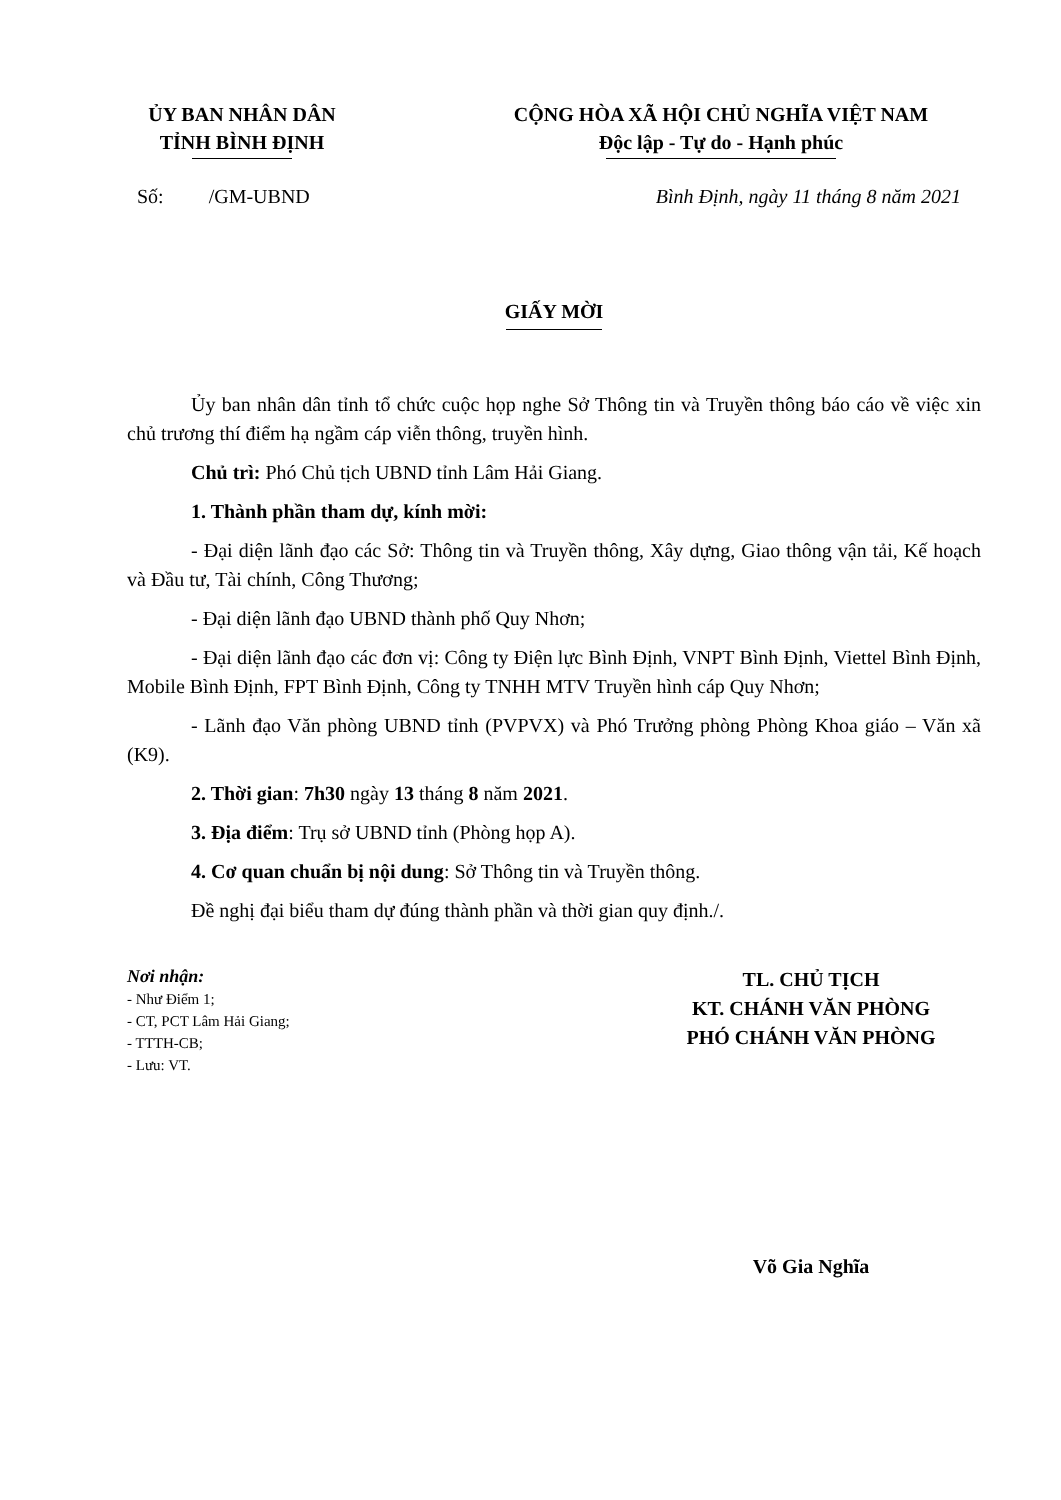ỦY BAN NHÂN DÂN
TỈNH BÌNH ĐỊNH
CỘNG HÒA XÃ HỘI CHỦ NGHĨA VIỆT NAM
Độc lập - Tự do - Hạnh phúc
Số: /GM-UBND Bình Định, ngày 11 tháng 8 năm 2021
GIẤY MỜI
Ủy ban nhân dân tỉnh tổ chức cuộc họp nghe Sở Thông tin và Truyền thông báo cáo về việc xin chủ trương thí điểm hạ ngầm cáp viễn thông, truyền hình.
Chủ trì: Phó Chủ tịch UBND tỉnh Lâm Hải Giang.
1. Thành phần tham dự, kính mời:
- Đại diện lãnh đạo các Sở: Thông tin và Truyền thông, Xây dựng, Giao thông vận tải, Kế hoạch và Đầu tư, Tài chính, Công Thương;
- Đại diện lãnh đạo UBND thành phố Quy Nhơn;
- Đại diện lãnh đạo các đơn vị: Công ty Điện lực Bình Định, VNPT Bình Định, Viettel Bình Định, Mobile Bình Định, FPT Bình Định, Công ty TNHH MTV Truyền hình cáp Quy Nhơn;
- Lãnh đạo Văn phòng UBND tỉnh (PVPVX) và Phó Trưởng phòng Phòng Khoa giáo – Văn xã (K9).
2. Thời gian: 7h30 ngày 13 tháng 8 năm 2021.
3. Địa điểm: Trụ sở UBND tỉnh (Phòng họp A).
4. Cơ quan chuẩn bị nội dung: Sở Thông tin và Truyền thông.
Đề nghị đại biểu tham dự đúng thành phần và thời gian quy định./.
Nơi nhận:
- Như Điểm 1;
- CT, PCT Lâm Hải Giang;
- TTTH-CB;
- Lưu: VT.
TL. CHỦ TỊCH
KT. CHÁNH VĂN PHÒNG
PHÓ CHÁNH VĂN PHÒNG
Võ Gia Nghĩa